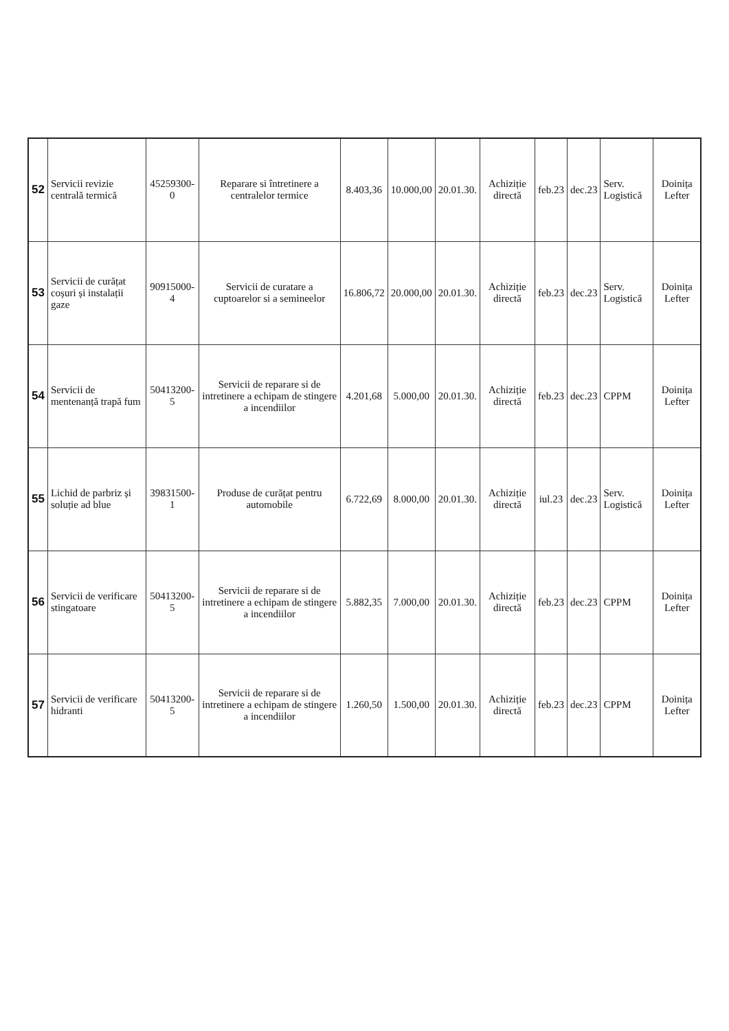| 52 | Servicii revizie centrală termică | 45259300-0 | Reparare si întretinere a centralelor termice | 8.403,36 | 10.000,00 | 20.01.30. | Achiziție directă | feb.23 | dec.23 | Serv. Logistică | Doinița Lefter |
| 53 | Servicii de curățat coșuri și instalații gaze | 90915000-4 | Servicii de curatare a cuptoarelor si a semineelor | 16.806,72 | 20.000,00 | 20.01.30. | Achiziție directă | feb.23 | dec.23 | Serv. Logistică | Doinița Lefter |
| 54 | Servicii de mentenanță trapă fum | 50413200-5 | Servicii de reparare si de intretinere a echipam de stingere a incendiilor | 4.201,68 | 5.000,00 | 20.01.30. | Achiziție directă | feb.23 | dec.23 | CPPM | Doinița Lefter |
| 55 | Lichid de parbriz și soluție ad blue | 39831500-1 | Produse de curățat pentru automobile | 6.722,69 | 8.000,00 | 20.01.30. | Achiziție directă | iul.23 | dec.23 | Serv. Logistică | Doinița Lefter |
| 56 | Servicii de verificare stingatoare | 50413200-5 | Servicii de reparare si de intretinere a echipam de stingere a incendiilor | 5.882,35 | 7.000,00 | 20.01.30. | Achiziție directă | feb.23 | dec.23 | CPPM | Doinița Lefter |
| 57 | Servicii de verificare hidranti | 50413200-5 | Servicii de reparare si de intretinere a echipam de stingere a incendiilor | 1.260,50 | 1.500,00 | 20.01.30. | Achiziție directă | feb.23 | dec.23 | CPPM | Doinița Lefter |